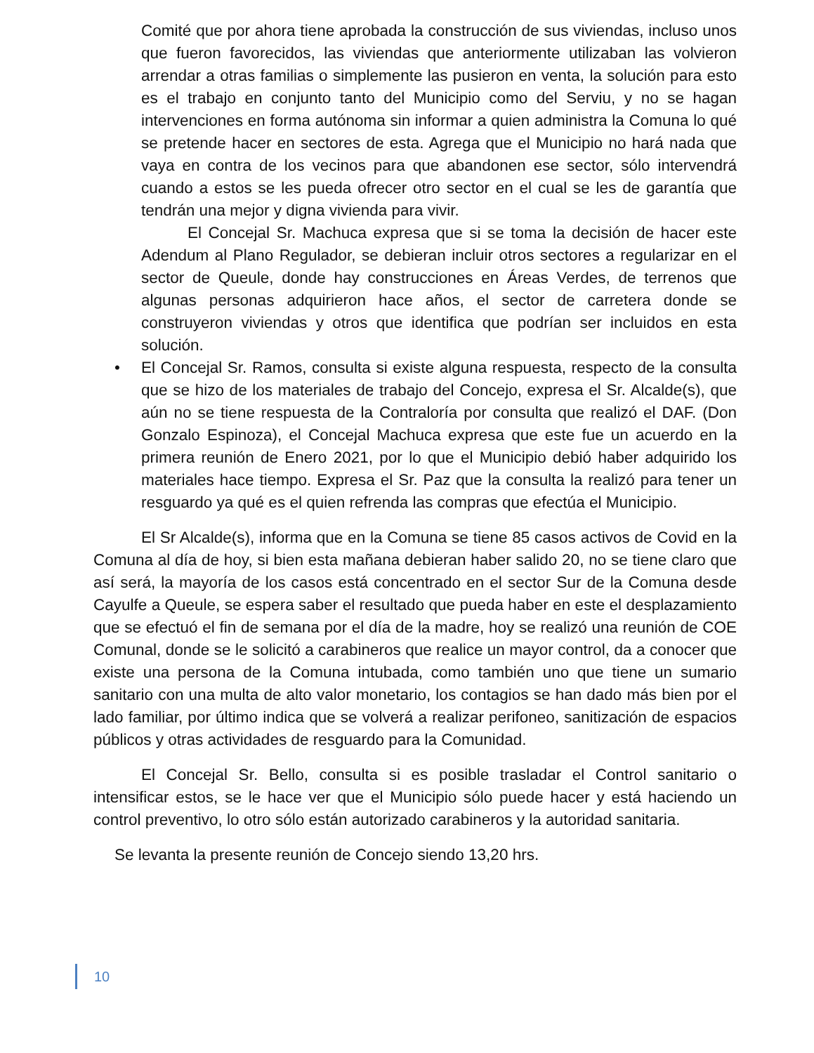Comité que por ahora tiene aprobada la construcción de sus viviendas, incluso unos que fueron favorecidos, las viviendas que anteriormente utilizaban las volvieron arrendar a otras familias o simplemente las pusieron en venta, la solución para esto es el trabajo en conjunto tanto del Municipio como del Serviu, y no se hagan intervenciones en forma autónoma sin informar a quien administra la Comuna lo qué se pretende hacer en sectores de esta. Agrega que el Municipio no hará nada que vaya en contra de los vecinos para que abandonen ese sector, sólo intervendrá cuando a estos se les pueda ofrecer otro sector en el cual se les de garantía que tendrán una mejor y digna vivienda para vivir.
El Concejal Sr. Machuca expresa que si se toma la decisión de hacer este Adendum al Plano Regulador, se debieran incluir otros sectores a regularizar en el sector de Queule, donde hay construcciones en Áreas Verdes, de terrenos que algunas personas adquirieron hace años, el sector de carretera donde se construyeron viviendas y otros que identifica que podrían ser incluidos en esta solución.
• El Concejal Sr. Ramos, consulta si existe alguna respuesta, respecto de la consulta que se hizo de los materiales de trabajo del Concejo, expresa el Sr. Alcalde(s), que aún no se tiene respuesta de la Contraloría por consulta que realizó el DAF. (Don Gonzalo Espinoza), el Concejal Machuca expresa que este fue un acuerdo en la primera reunión de Enero 2021, por lo que el Municipio debió haber adquirido los materiales hace tiempo. Expresa el Sr. Paz que la consulta la realizó para tener un resguardo ya qué es el quien refrenda las compras que efectúa el Municipio.
El Sr Alcalde(s), informa que en la Comuna se tiene 85 casos activos de Covid en la Comuna al día de hoy, si bien esta mañana debieran haber salido 20, no se tiene claro que así será, la mayoría de los casos está concentrado en el sector Sur de la Comuna desde Cayulfe a Queule, se espera saber el resultado que pueda haber en este el desplazamiento que se efectuó el fin de semana por el día de la madre, hoy se realizó una reunión de COE Comunal, donde se le solicitó a carabineros que realice un mayor control, da a conocer que existe una persona de la Comuna intubada, como también uno que tiene un sumario sanitario con una multa de alto valor monetario, los contagios se han dado más bien por el lado familiar, por último indica que se volverá a realizar perifoneo, sanitización de espacios públicos y otras actividades de resguardo para la Comunidad.
El Concejal Sr. Bello, consulta si es posible trasladar el Control sanitario o intensificar estos, se le hace ver que el Municipio sólo puede hacer y está haciendo un control preventivo, lo otro sólo están autorizado carabineros y la autoridad sanitaria.
Se levanta la presente reunión de Concejo siendo 13,20 hrs.
10